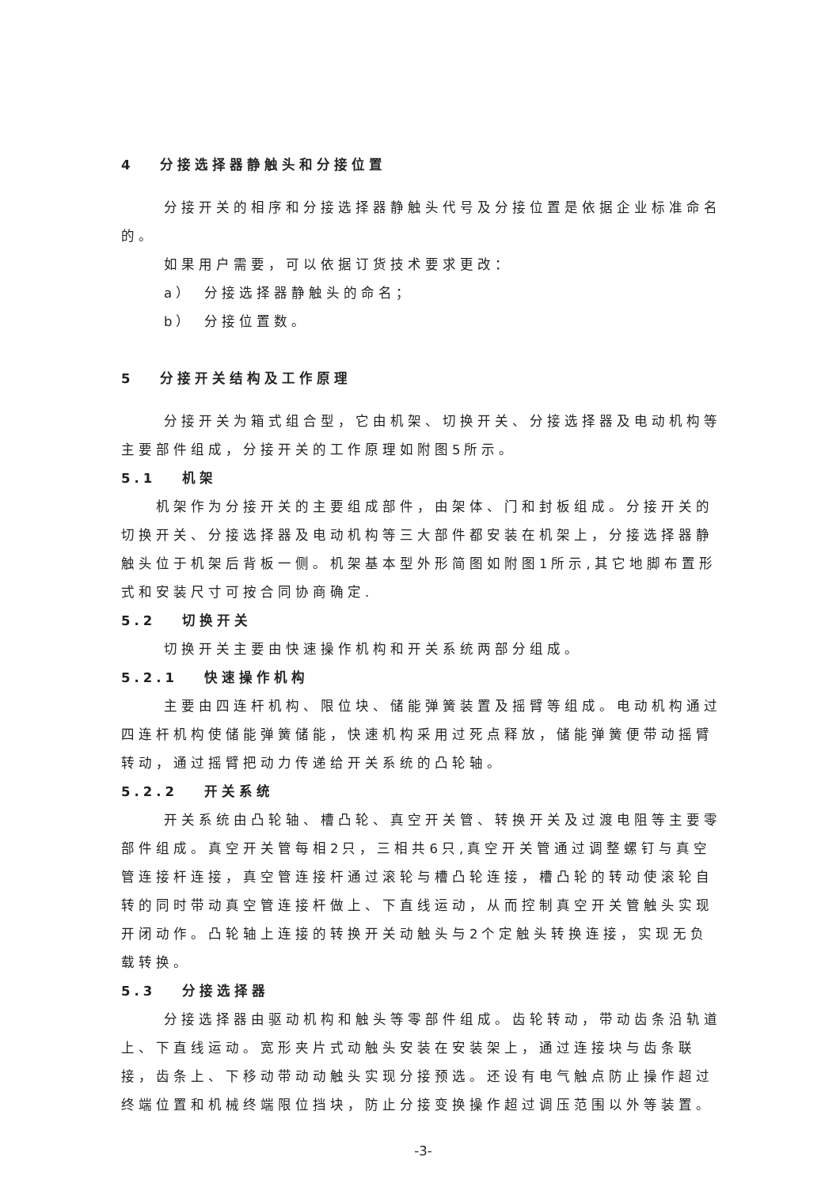4　 分接选择器静触头和分接位置
分接开关的相序和分接选择器静触头代号及分接位置是依据企业标准命名的。
如果用户需要，可以依据订货技术要求更改：
a）　分接选择器静触头的命名；
b）　分接位置数。
5　 分接开关结构及工作原理
分接开关为箱式组合型，它由机架、切换开关、分接选择器及电动机构等主要部件组成，分接开关的工作原理如附图5所示。
5.1　 机架
机架作为分接开关的主要组成部件，由架体、门和封板组成。分接开关的切换开关、分接选择器及电动机构等三大部件都安装在机架上，分接选择器静触头位于机架后背板一侧。机架基本型外形简图如附图1所示,其它地脚布置形式和安装尺寸可按合同协商确定.
5.2　 切换开关
切换开关主要由快速操作机构和开关系统两部分组成。
5.2.1　 快速操作机构
主要由四连杆机构、限位块、储能弹簧装置及摇臂等组成。电动机构通过四连杆机构使储能弹簧储能，快速机构采用过死点释放，储能弹簧便带动摇臂转动，通过摇臂把动力传递给开关系统的凸轮轴。
5.2.2　 开关系统
开关系统由凸轮轴、槽凸轮、真空开关管、转换开关及过渡电阻等主要零部件组成。真空开关管每相2只，三相共6只,真空开关管通过调整螺钉与真空管连接杆连接，真空管连接杆通过滚轮与槽凸轮连接，槽凸轮的转动使滚轮自转的同时带动真空管连接杆做上、下直线运动，从而控制真空开关管触头实现开闭动作。凸轮轴上连接的转换开关动触头与2个定触头转换连接，实现无负载转换。
5.3　 分接选择器
分接选择器由驱动机构和触头等零部件组成。齿轮转动，带动齿条沿轨道上、下直线运动。宽形夹片式动触头安装在安装架上，通过连接块与齿条联接，齿条上、下移动带动动触头实现分接预选。还设有电气触点防止操作超过终端位置和机械终端限位挡块，防止分接变换操作超过调压范围以外等装置。
-3-